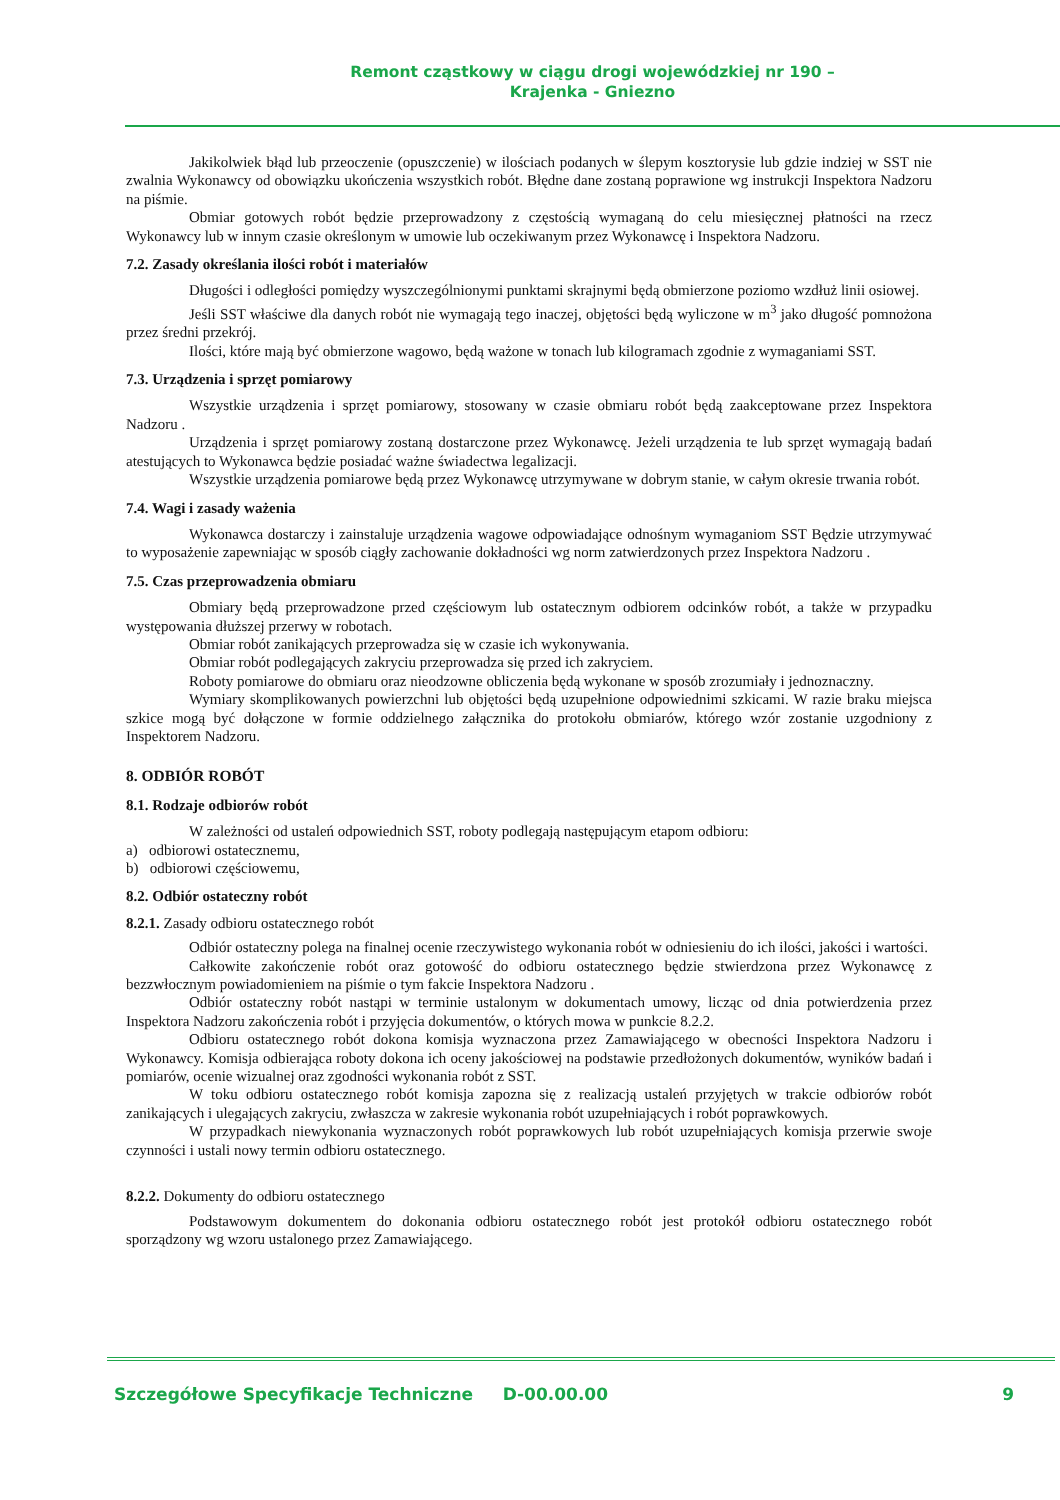Remont cząstkowy w ciągu drogi wojewódzkiej nr 190 –
Krajenka - Gniezno
Jakikolwiek błąd lub przeoczenie (opuszczenie) w ilościach podanych w ślepym kosztorysie lub gdzie indziej w SST nie zwalnia Wykonawcy od obowiązku ukończenia wszystkich robót. Błędne dane zostaną poprawione wg instrukcji Inspektora Nadzoru na piśmie.
Obmiar gotowych robót będzie przeprowadzony z częstością wymaganą do celu miesięcznej płatności na rzecz Wykonawcy lub w innym czasie określonym w umowie lub oczekiwanym przez Wykonawcę i Inspektora Nadzoru.
7.2. Zasady określania ilości robót i materiałów
Długości i odległości pomiędzy wyszczególnionymi punktami skrajnymi będą obmierzone poziomo wzdłuż linii osiowej.
Jeśli SST właściwe dla danych robót nie wymagają tego inaczej, objętości będą wyliczone w m<sup>3</sup> jako długość pomnożona przez średni przekrój.
Ilości, które mają być obmierzone wagowo, będą ważone w tonach lub kilogramach zgodnie z wymaganiami SST.
7.3. Urządzenia i sprzęt pomiarowy
Wszystkie urządzenia i sprzęt pomiarowy, stosowany w czasie obmiaru robót będą zaakceptowane przez Inspektora Nadzoru .
Urządzenia i sprzęt pomiarowy zostaną dostarczone przez Wykonawcę. Jeżeli urządzenia te lub sprzęt wymagają badań atestujących to Wykonawca będzie posiadać ważne świadectwa legalizacji.
Wszystkie urządzenia pomiarowe będą przez Wykonawcę utrzymywane w dobrym stanie, w całym okresie trwania robót.
7.4. Wagi i zasady ważenia
Wykonawca dostarczy i zainstaluje urządzenia wagowe odpowiadające odnośnym wymaganiom SST Będzie utrzymywać to wyposażenie zapewniając w sposób ciągły zachowanie dokładności wg norm zatwierdzonych przez Inspektora Nadzoru .
7.5. Czas przeprowadzenia obmiaru
Obmiary będą przeprowadzone przed częściowym lub ostatecznym odbiorem odcinków robót, a także w przypadku występowania dłuższej przerwy w robotach.
Obmiar robót zanikających przeprowadza się w czasie ich wykonywania.
Obmiar robót podlegających zakryciu przeprowadza się przed ich zakryciem.
Roboty pomiarowe do obmiaru oraz nieodzowne obliczenia będą wykonane w sposób zrozumiały i jednoznaczny.
Wymiary skomplikowanych powierzchni lub objętości będą uzupełnione odpowiednimi szkicami. W razie braku miejsca szkice mogą być dołączone w formie oddzielnego załącznika do protokołu obmiarów, którego wzór zostanie uzgodniony z Inspektorem Nadzoru.
8. ODBIÓR ROBÓT
8.1. Rodzaje odbiorów robót
W zależności od ustaleń odpowiednich SST, roboty podlegają następującym etapom odbioru:
a) odbiorowi ostatecznemu,
b) odbiorowi częściowemu,
8.2. Odbiór ostateczny robót
8.2.1. Zasady odbioru ostatecznego robót
Odbiór ostateczny polega na finalnej ocenie rzeczywistego wykonania robót w odniesieniu do ich ilości, jakości i wartości.
Całkowite zakończenie robót oraz gotowość do odbioru ostatecznego będzie stwierdzona przez Wykonawcę z bezzwłocznym powiadomieniem na piśmie o tym fakcie Inspektora Nadzoru .
Odbiór ostateczny robót nastąpi w terminie ustalonym w dokumentach umowy, licząc od dnia potwierdzenia przez Inspektora Nadzoru zakończenia robót i przyjęcia dokumentów, o których mowa w punkcie 8.2.2.
Odbioru ostatecznego robót dokona komisja wyznaczona przez Zamawiającego w obecności Inspektora Nadzoru i Wykonawcy. Komisja odbierająca roboty dokona ich oceny jakościowej na podstawie przedłożonych dokumentów, wyników badań i pomiarów, ocenie wizualnej oraz zgodności wykonania robót z SST.
W toku odbioru ostatecznego robót komisja zapozna się z realizacją ustaleń przyjętych w trakcie odbiorów robót zanikających i ulegających zakryciu, zwłaszcza w zakresie wykonania robót uzupełniających i robót poprawkowych.
W przypadkach niewykonania wyznaczonych robót poprawkowych lub robót uzupełniających komisja przerwie swoje czynności i ustali nowy termin odbioru ostatecznego.
8.2.2. Dokumenty do odbioru ostatecznego
Podstawowym dokumentem do dokonania odbioru ostatecznego robót jest protokół odbioru ostatecznego robót sporządzony wg wzoru ustalonego przez Zamawiającego.
Szczegółowe Specyfikacje Techniczne D-00.00.00 9